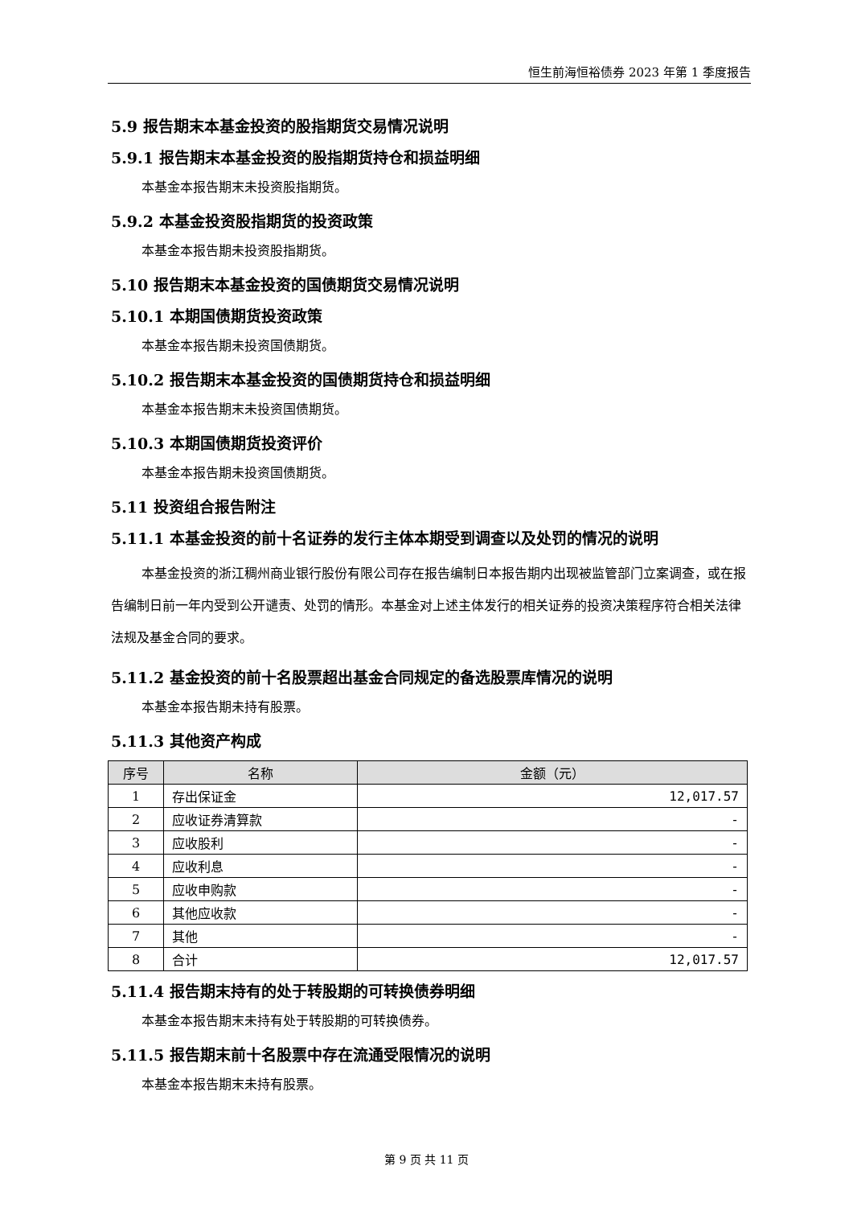恒生前海恒裕债券 2023 年第 1 季度报告
5.9 报告期末本基金投资的股指期货交易情况说明
5.9.1 报告期末本基金投资的股指期货持仓和损益明细
本基金本报告期末未投资股指期货。
5.9.2 本基金投资股指期货的投资政策
本基金本报告期未投资股指期货。
5.10 报告期末本基金投资的国债期货交易情况说明
5.10.1 本期国债期货投资政策
本基金本报告期未投资国债期货。
5.10.2 报告期末本基金投资的国债期货持仓和损益明细
本基金本报告期末未投资国债期货。
5.10.3 本期国债期货投资评价
本基金本报告期未投资国债期货。
5.11 投资组合报告附注
5.11.1 本基金投资的前十名证券的发行主体本期受到调查以及处罚的情况的说明
本基金投资的浙江稠州商业银行股份有限公司存在报告编制日本报告期内出现被监管部门立案调查，或在报告编制日前一年内受到公开谴责、处罚的情形。本基金对上述主体发行的相关证券的投资决策程序符合相关法律法规及基金合同的要求。
5.11.2 基金投资的前十名股票超出基金合同规定的备选股票库情况的说明
本基金本报告期未持有股票。
5.11.3 其他资产构成
| 序号 | 名称 | 金额（元） |
| --- | --- | --- |
| 1 | 存出保证金 | 12,017.57 |
| 2 | 应收证券清算款 | - |
| 3 | 应收股利 | - |
| 4 | 应收利息 | - |
| 5 | 应收申购款 | - |
| 6 | 其他应收款 | - |
| 7 | 其他 | - |
| 8 | 合计 | 12,017.57 |
5.11.4 报告期末持有的处于转股期的可转换债券明细
本基金本报告期末未持有处于转股期的可转换债券。
5.11.5 报告期末前十名股票中存在流通受限情况的说明
本基金本报告期末未持有股票。
第 9 页 共 11 页